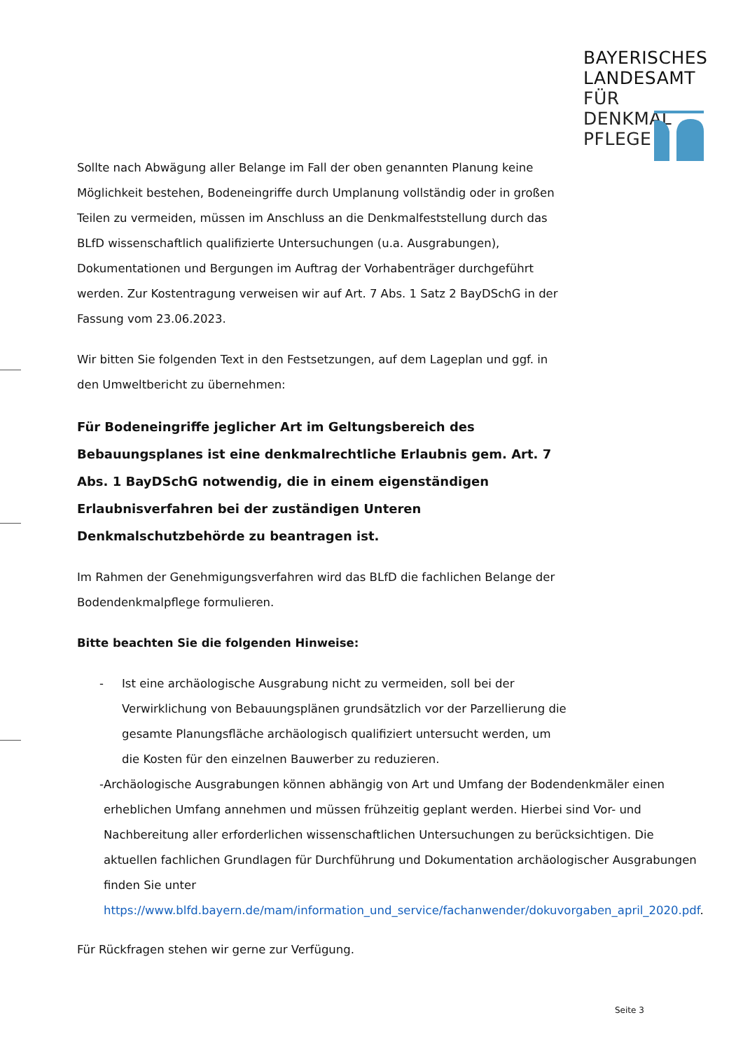BAYERISCHES
LANDESAMT
FÜR DENKMAL
PFLEGE
Sollte nach Abwägung aller Belange im Fall der oben genannten Planung keine Möglichkeit bestehen, Bodeneingriffe durch Umplanung vollständig oder in großen Teilen zu vermeiden, müssen im Anschluss an die Denkmalfeststellung durch das BLfD wissenschaftlich qualifizierte Untersuchungen (u.a. Ausgrabungen), Dokumentationen und Bergungen im Auftrag der Vorhabenträger durchgeführt werden. Zur Kostentragung verweisen wir auf Art. 7 Abs. 1 Satz 2 BayDSchG in der Fassung vom 23.06.2023.
Wir bitten Sie folgenden Text in den Festsetzungen, auf dem Lageplan und ggf. in den Umweltbericht zu übernehmen:
Für Bodeneingriffe jeglicher Art im Geltungsbereich des Bebauungsplanes ist eine denkmalrechtliche Erlaubnis gem. Art. 7 Abs. 1 BayDSchG notwendig, die in einem eigenständigen Erlaubnisverfahren bei der zuständigen Unteren Denkmalschutzbehörde zu beantragen ist.
Im Rahmen der Genehmigungsverfahren wird das BLfD die fachlichen Belange der Bodendenkmalpflege formulieren.
Bitte beachten Sie die folgenden Hinweise:
- Ist eine archäologische Ausgrabung nicht zu vermeiden, soll bei der Verwirklichung von Bebauungsplänen grundsätzlich vor der Parzellierung die gesamte Planungsfläche archäologisch qualifiziert untersucht werden, um die Kosten für den einzelnen Bauwerber zu reduzieren.
- Archäologische Ausgrabungen können abhängig von Art und Umfang der Bodendenkmäler einen erheblichen Umfang annehmen und müssen frühzeitig geplant werden. Hierbei sind Vor- und Nachbereitung aller erforderlichen wissenschaftlichen Untersuchungen zu berücksichtigen. Die aktuellen fachlichen Grundlagen für Durchführung und Dokumentation archäologischer Ausgrabungen finden Sie unter https://www.blfd.bayern.de/mam/information_und_service/fachanwender/dokuvorgaben_april_2020.pdf.
Für Rückfragen stehen wir gerne zur Verfügung.
Seite 3